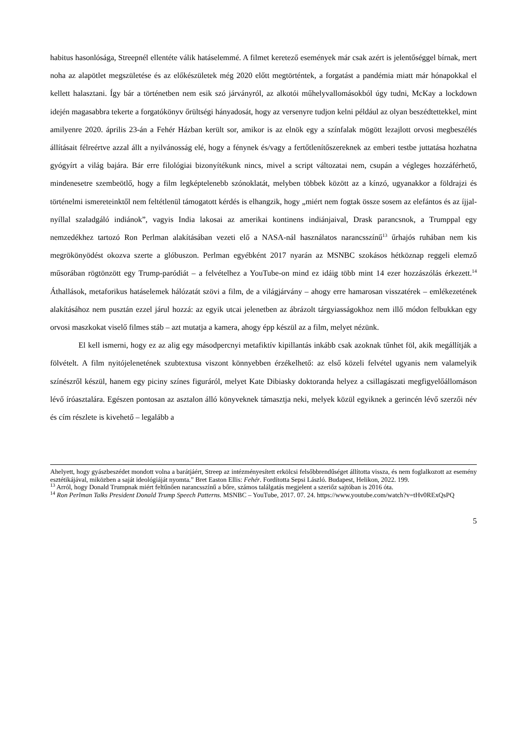habitus hasonlósága, Streepnél ellentéte válik hatáselemmé. A filmet keretező események már csak azért is jelentőséggel bírnak, mert noha az alapötlet megszületése és az előkészületek még 2020 előtt megtörténtek, a forgatást a pandémia miatt már hónapokkal el kellett halasztani. Így bár a történetben nem esik szó járványról, az alkotói műhelyvallomásokból úgy tudni, McKay a lockdown idején magasabbra tekerte a forgatókönyv őrültségi hányadosát, hogy az versenyre tudjon kelni például az olyan beszédtettekkel, mint amilyenre 2020. április 23-án a Fehér Házban került sor, amikor is az elnök egy a színfalak mögött lezajlott orvosi megbeszélés állításait félreértve azzal állt a nyilvánosság elé, hogy a fénynek és/vagy a fertőtlenítőszereknek az emberi testbe juttatása hozhatna gyógyírt a világ bajára. Bár erre filológiai bizonyítékunk nincs, mivel a script változatai nem, csupán a végleges hozzáférhető, mindenesetre szembeötlő, hogy a film legképtelenebb szónoklatát, melyben többek között az a kínzó, ugyanakkor a földrajzi és történelmi ismereteinktől nem feltétlenül támogatott kérdés is elhangzik, hogy „miért nem fogtak össze sosem az elefántos és az íjjal-nyíllal szaladgáló indiánok”, vagyis India lakosai az amerikai kontinens indiánjaival, Drask parancsnok, a Trumppal egy nemzedékhez tartozó Ron Perlman alakításában vezeti elő a NASA-nál használatos narancsszínű<sup>13</sup> űrhajós ruhában nem kis megrökönyödést okozva szerte a glóbuszon. Perlman egyébként 2017 nyarán az MSNBC szokásos hétköznap reggeli elemző műsorában rögtönzött egy Trump-paródiát – a felvételhez a YouTube-on mind ez idáig több mint 14 ezer hozzászólás érkezett.<sup>14</sup> Áthallások, metaforikus hatáselemek hálózatát szövi a film, de a világjárvány – ahogy erre hamarosan visszatérek – emlékezetének alakításához nem pusztán ezzel járul hozzá: az egyik utcai jelenetben az ábrázolt tárgyiasságokhoz nem illő módon felbukkan egy orvosi maszkokat viselő filmes stáb – azt mutatja a kamera, ahogy épp készül az a film, melyet nézünk.
El kell ismerni, hogy ez az alig egy másodpercnyi metafiktív kipillantás inkább csak azoknak tűnhet föl, akik megállítják a fölvételt. A film nyitójelenetének szubtextusa viszont könnyebben érzékelhető: az első közeli felvétel ugyanis nem valamelyik színészről készül, hanem egy piciny színes figuráról, melyet Kate Dibiasky doktoranda helyez a csillagászati megfigyelőállomáson lévő íróasztalára. Egészen pontosan az asztalon álló könyveknek támasztja neki, melyek közül egyiknek a gerincén lévő szerzői név és cím részlete is kivehető – legalább a
Ahelyett, hogy gyászbeszédet mondott volna a barátjáért, Streep az intézményesített erkölcsi felsőbbrendűséget állította vissza, és nem foglalkozott az esemény esztétikájával, miközben a saját ideológiáját nyomta.” Bret Easton Ellis: Fehér. Fordította Sepsi László. Budapest, Helikon, 2022. 199.
<sup>13</sup> Arról, hogy Donald Trumpnak miért feltűnően narancsszínű a bőre, számos találgatás megjelent a szeriőz sajtóban is 2016 óta.
<sup>14</sup> Ron Perlman Talks President Donald Trump Speech Patterns. MSNBC – YouTube, 2017. 07. 24. https://www.youtube.com/watch?v=tHv0RExQsPQ
5